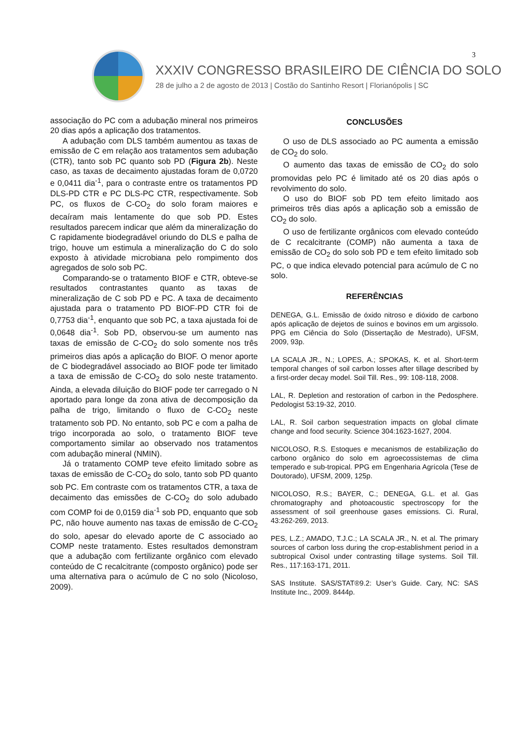3
XXXIV CONGRESSO BRASILEIRO DE CIÊNCIA DO SOLO
28 de julho a 2 de agosto de 2013 | Costão do Santinho Resort | Florianópolis | SC
associação do PC com a adubação mineral nos primeiros 20 dias após a aplicação dos tratamentos.
A adubação com DLS também aumentou as taxas de emissão de C em relação aos tratamentos sem adubação (CTR), tanto sob PC quanto sob PD (Figura 2b). Neste caso, as taxas de decaimento ajustadas foram de 0,0720 e 0,0411 dia<sup>-1</sup>, para o contraste entre os tratamentos PD DLS-PD CTR e PC DLS-PC CTR, respectivamente. Sob PC, os fluxos de C-CO<sub>2</sub> do solo foram maiores e decaíram mais lentamente do que sob PD. Estes resultados parecem indicar que além da mineralização do C rapidamente biodegradável oriundo do DLS e palha de trigo, houve um estimula a mineralização do C do solo exposto à atividade microbiana pelo rompimento dos agregados de solo sob PC.
Comparando-se o tratamento BIOF e CTR, obteve-se resultados contrastantes quanto as taxas de mineralização de C sob PD e PC. A taxa de decaimento ajustada para o tratamento PD BIOF-PD CTR foi de 0,7753 dia<sup>-1</sup>, enquanto que sob PC, a taxa ajustada foi de 0,0648 dia<sup>-1</sup>. Sob PD, observou-se um aumento nas taxas de emissão de C-CO<sub>2</sub> do solo somente nos três primeiros dias após a aplicação do BIOF. O menor aporte de C biodegradável associado ao BIOF pode ter limitado a taxa de emissão de C-CO<sub>2</sub> do solo neste tratamento. Ainda, a elevada diluição do BIOF pode ter carregado o N aportado para longe da zona ativa de decomposição da palha de trigo, limitando o fluxo de C-CO<sub>2</sub> neste tratamento sob PD. No entanto, sob PC e com a palha de trigo incorporada ao solo, o tratamento BIOF teve comportamento similar ao observado nos tratamentos com adubação mineral (NMIN).
Já o tratamento COMP teve efeito limitado sobre as taxas de emissão de C-CO<sub>2</sub> do solo, tanto sob PD quanto sob PC. Em contraste com os tratamentos CTR, a taxa de decaimento das emissões de C-CO<sub>2</sub> do solo adubado com COMP foi de 0,0159 dia<sup>-1</sup> sob PD, enquanto que sob PC, não houve aumento nas taxas de emissão de C-CO<sub>2</sub> do solo, apesar do elevado aporte de C associado ao COMP neste tratamento. Estes resultados demonstram que a adubação com fertilizante orgânico com elevado conteúdo de C recalcitrante (composto orgânico) pode ser uma alternativa para o acúmulo de C no solo (Nicoloso, 2009).
CONCLUSÕES
O uso de DLS associado ao PC aumenta a emissão de CO<sub>2</sub> do solo.
O aumento das taxas de emissão de CO<sub>2</sub> do solo promovidas pelo PC é limitado até os 20 dias após o revolvimento do solo.
O uso do BIOF sob PD tem efeito limitado aos primeiros três dias após a aplicação sob a emissão de CO<sub>2</sub> do solo.
O uso de fertilizante orgânicos com elevado conteúdo de C recalcitrante (COMP) não aumenta a taxa de emissão de CO<sub>2</sub> do solo sob PD e tem efeito limitado sob PC, o que indica elevado potencial para acúmulo de C no solo.
REFERÊNCIAS
DENEGA, G.L. Emissão de óxido nitroso e dióxido de carbono após aplicação de dejetos de suínos e bovinos em um argissolo. PPG em Ciência do Solo (Dissertação de Mestrado), UFSM, 2009, 93p.
LA SCALA JR., N.; LOPES, A.; SPOKAS, K. et al. Short-term temporal changes of soil carbon losses after tillage described by a first-order decay model. Soil Till. Res., 99: 108-118, 2008.
LAL, R. Depletion and restoration of carbon in the Pedosphere. Pedologist 53:19-32, 2010.
LAL, R. Soil carbon sequestration impacts on global climate change and food security. Science 304:1623-1627, 2004.
NICOLOSO, R.S. Estoques e mecanismos de estabilização do carbono orgânico do solo em agroecossistemas de clima temperado e sub-tropical. PPG em Engenharia Agrícola (Tese de Doutorado), UFSM, 2009, 125p.
NICOLOSO, R.S.; BAYER, C.; DENEGA, G.L. et al. Gas chromatography and photoacoustic spectroscopy for the assessment of soil greenhouse gases emissions. Ci. Rural, 43:262-269, 2013.
PES, L.Z.; AMADO, T.J.C.; LA SCALA JR., N. et al. The primary sources of carbon loss during the crop-establishment period in a subtropical Oxisol under contrasting tillage systems. Soil Till. Res., 117:163-171, 2011.
SAS Institute. SAS/STAT®9.2: User’s Guide. Cary, NC: SAS Institute Inc., 2009. 8444p.